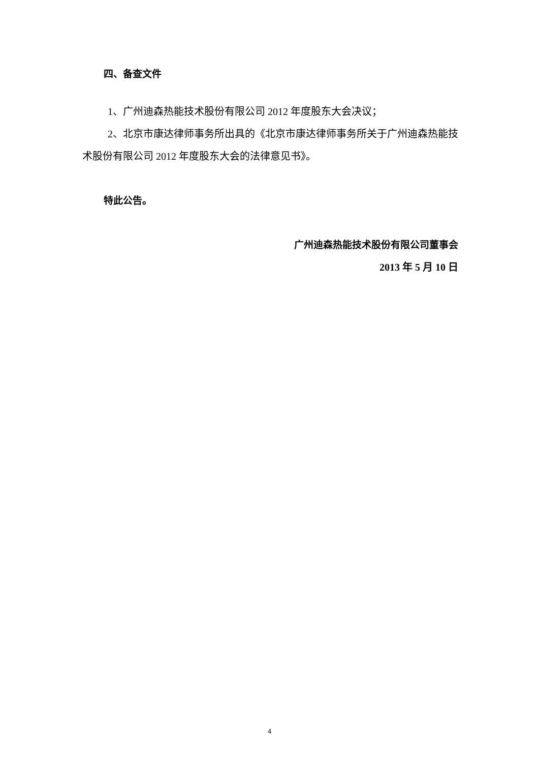四、备查文件
1、广州迪森热能技术股份有限公司 2012 年度股东大会决议；
2、北京市康达律师事务所出具的《北京市康达律师事务所关于广州迪森热能技术股份有限公司 2012 年度股东大会的法律意见书》。
特此公告。
广州迪森热能技术股份有限公司董事会
2013 年 5 月 10 日
4